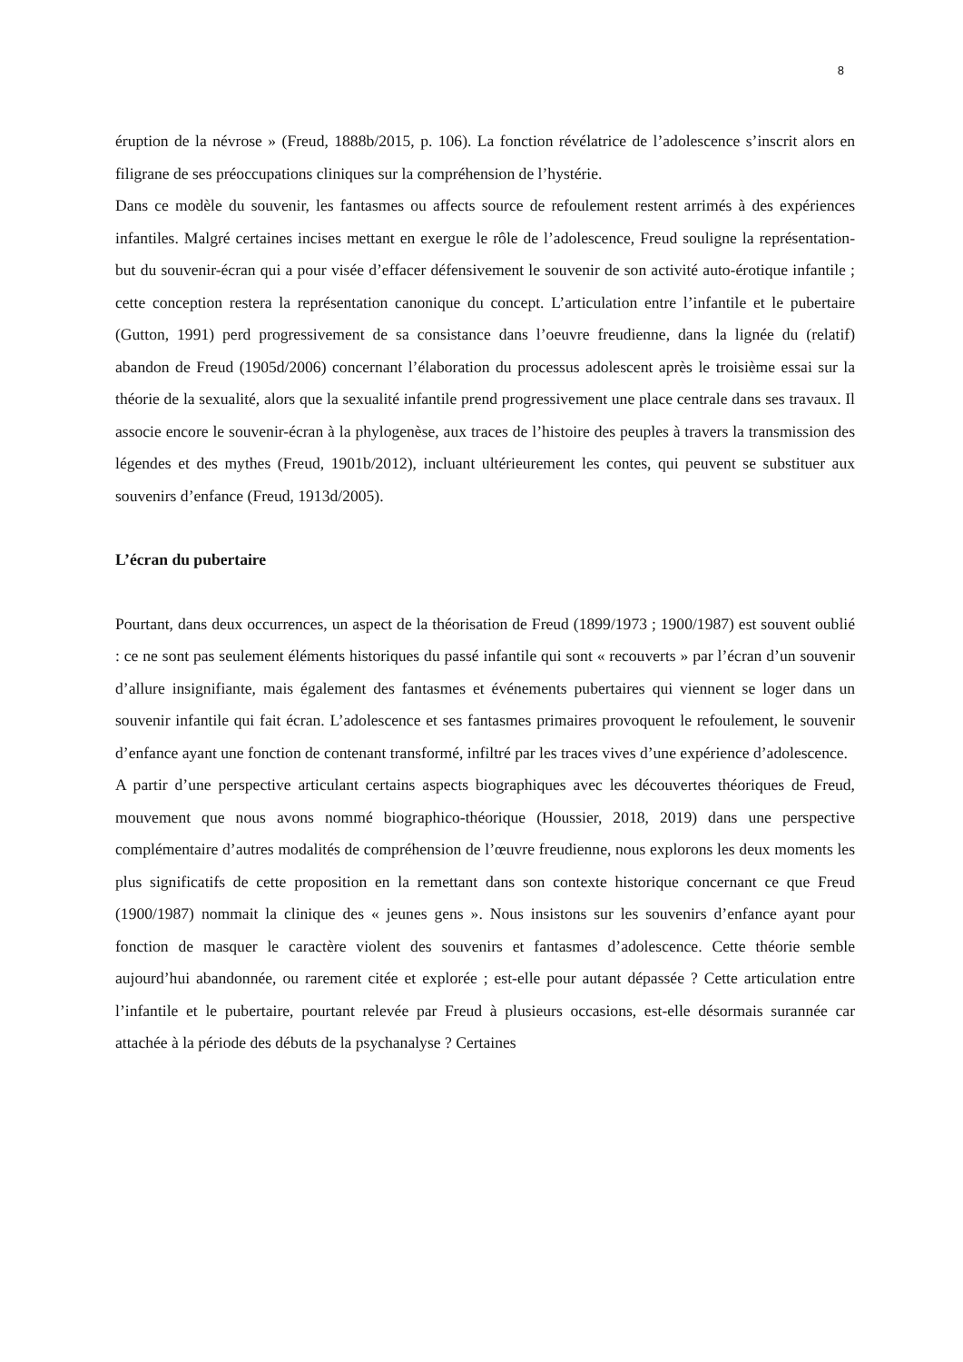8
éruption de la névrose » (Freud, 1888b/2015, p. 106). La fonction révélatrice de l’adolescence s’inscrit alors en filigrane de ses préoccupations cliniques sur la compréhension de l’hystérie.
Dans ce modèle du souvenir, les fantasmes ou affects source de refoulement restent arrimés à des expériences infantiles. Malgré certaines incises mettant en exergue le rôle de l’adolescence, Freud souligne la représentation-but du souvenir-écran qui a pour visée d’effacer défensivement le souvenir de son activité auto-érotique infantile ; cette conception restera la représentation canonique du concept. L’articulation entre l’infantile et le pubertaire (Gutton, 1991) perd progressivement de sa consistance dans l’oeuvre freudienne, dans la lignée du (relatif) abandon de Freud (1905d/2006) concernant l’élaboration du processus adolescent après le troisième essai sur la théorie de la sexualité, alors que la sexualité infantile prend progressivement une place centrale dans ses travaux. Il associe encore le souvenir-écran à la phylogenèse, aux traces de l’histoire des peuples à travers la transmission des légendes et des mythes (Freud, 1901b/2012), incluant ultérieurement les contes, qui peuvent se substituer aux souvenirs d’enfance (Freud, 1913d/2005).
L’écran du pubertaire
Pourtant, dans deux occurrences, un aspect de la théorisation de Freud (1899/1973 ; 1900/1987) est souvent oublié : ce ne sont pas seulement éléments historiques du passé infantile qui sont « recouverts » par l’écran d’un souvenir d’allure insignifiante, mais également des fantasmes et événements pubertaires qui viennent se loger dans un souvenir infantile qui fait écran. L’adolescence et ses fantasmes primaires provoquent le refoulement, le souvenir d’enfance ayant une fonction de contenant transformé, infiltré par les traces vives d’une expérience d’adolescence.
A partir d’une perspective articulant certains aspects biographiques avec les découvertes théoriques de Freud, mouvement que nous avons nommé biographico-théorique (Houssier, 2018, 2019) dans une perspective complémentaire d’autres modalités de compréhension de l’œuvre freudienne, nous explorons les deux moments les plus significatifs de cette proposition en la remettant dans son contexte historique concernant ce que Freud (1900/1987) nommait la clinique des « jeunes gens ». Nous insistons sur les souvenirs d’enfance ayant pour fonction de masquer le caractère violent des souvenirs et fantasmes d’adolescence. Cette théorie semble aujourd’hui abandonnée, ou rarement citée et explorée ; est-elle pour autant dépassée ? Cette articulation entre l’infantile et le pubertaire, pourtant relevée par Freud à plusieurs occasions, est-elle désormais surannée car attachée à la période des débuts de la psychanalyse ? Certaines